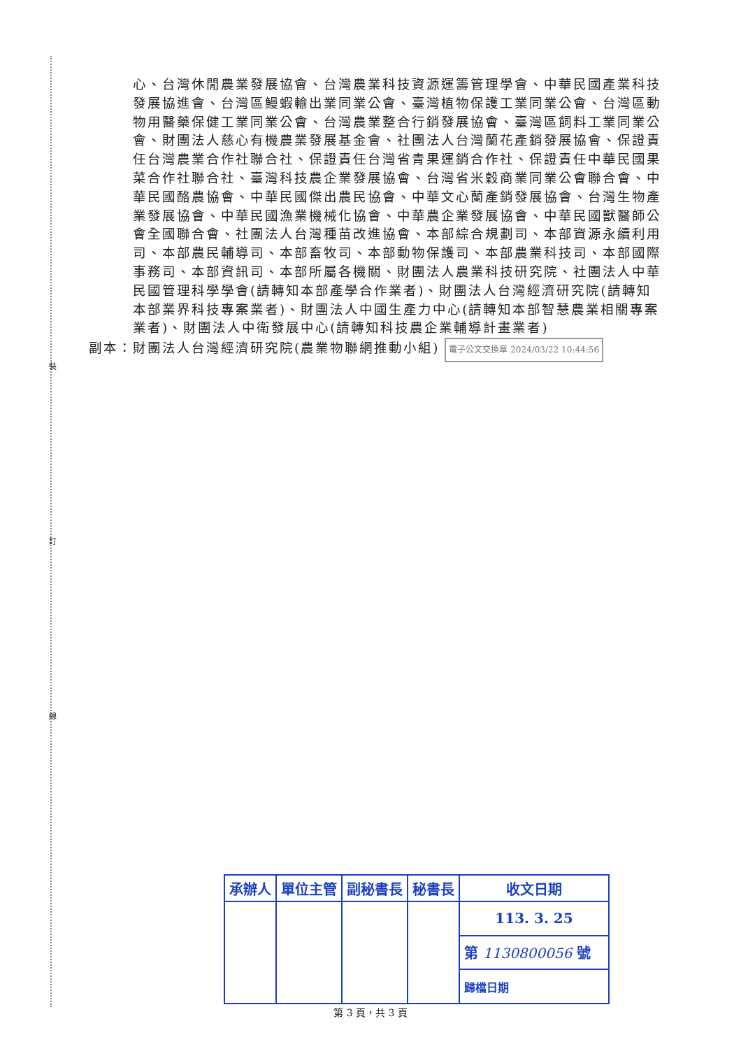裝
訂
線
心、台灣休閒農業發展協會、台灣農業科技資源運籌管理學會、中華民國產業科技發展協進會、台灣區鰻蝦輸出業同業公會、臺灣植物保護工業同業公會、台灣區動物用醫藥保健工業同業公會、台灣農業整合行銷發展協會、臺灣區飼料工業同業公會、財團法人慈心有機農業發展基金會、社團法人台灣蘭花產銷發展協會、保證責任台灣農業合作社聯合社、保證責任台灣省青果運銷合作社、保證責任中華民國果菜合作社聯合社、臺灣科技農企業發展協會、台灣省米穀商業同業公會聯合會、中華民國酪農協會、中華民國傑出農民協會、中華文心蘭產銷發展協會、台灣生物產業發展協會、中華民國漁業機械化協會、中華農企業發展協會、中華民國獸醫師公會全國聯合會、社團法人台灣種苗改進協會、本部綜合規劃司、本部資源永續利用司、本部農民輔導司、本部畜牧司、本部動物保護司、本部農業科技司、本部國際事務司、本部資訊司、本部所屬各機關、財團法人農業科技研究院、社團法人中華民國管理科學學會(請轉知本部產學合作業者)、財團法人台灣經濟研究院(請轉知本部業界科技專案業者)、財團法人中國生產力中心(請轉知本部智慧農業相關專案業者)、財團法人中衛發展中心(請轉知科技農企業輔導計畫業者)
副本：財團法人台灣經濟研究院(農業物聯網推動小組) 電子公文交換章 2024/03/22 10:44:56
| 承辦人 | 單位主管 | 副秘書長 | 秘書長 | 收文日期 |
| | | | | 113. 3. 25 |
| | | | | 第 1130800056 號 |
| | | | | 歸檔日期 |
第 3 頁，共 3 頁